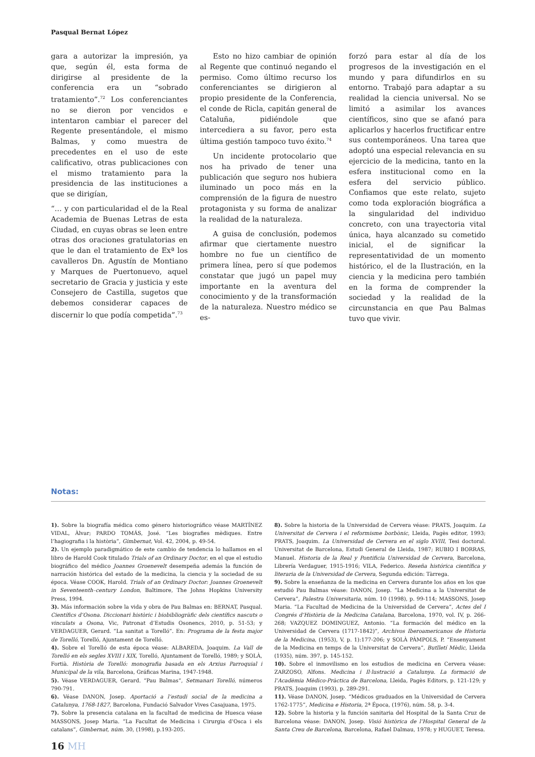Pasqual Bernat López
gara a autorizar la impresión, ya que, según él, esta forma de dirigirse al presidente de la conferencia era un “sobrado tratamiento”.<sup>72</sup> Los conferenciantes no se dieron por vencidos e intentaron cambiar el parecer del Regente presentándole, el mismo Balmas, y como muestra de precedentes en el uso de este calificativo, otras publicaciones con el mismo tratamiento para la presidencia de las instituciones a que se dirigían,
“… y con particularidad el de la Real Academia de Buenas Letras de esta Ciudad, en cuyas obras se leen entre otras dos oraciones gratulatorias en que le dan el tratamiento de Exª los cavalleros Dn. Agustín de Montiano y Marques de Puertonuevo, aquel secretario de Gracia y justicia y este Consejero de Castilla, sugetos que debemos considerar capaces de discernir lo que podía competida”.<sup>73</sup>
Esto no hizo cambiar de opinión al Regente que continuó negando el permiso. Como último recurso los conferenciantes se dirigieron al propio presidente de la Conferencia, el conde de Ricla, capitán general de Cataluña, pidiéndole que intercediera a su favor, pero esta última gestión tampoco tuvo éxito.<sup>74</sup>
Un incidente protocolario que nos ha privado de tener una publicación que seguro nos hubiera iluminado un poco más en la comprensión de la figura de nuestro protagonista y su forma de analizar la realidad de la naturaleza.
A guisa de conclusión, podemos afirmar que ciertamente nuestro hombre no fue un científico de primera línea, pero sí que podemos constatar que jugó un papel muy importante en la aventura del conocimiento y de la transformación de la naturaleza. Nuestro médico se es-
forzó para estar al día de los progresos de la investigación en el mundo y para difundirlos en su entorno. Trabajó para adaptar a su realidad la ciencia universal. No se limitó a asimilar los avances científicos, sino que se afanó para aplicarlos y hacerlos fructificar entre sus contemporáneos. Una tarea que adoptó una especial relevancia en su ejercicio de la medicina, tanto en la esfera institucional como en la esfera del servicio público. Confiamos que este relato, sujeto como toda exploración biográfica a la singularidad del individuo concreto, con una trayectoria vital única, haya alcanzado su cometido inicial, el de significar la representatividad de un momento histórico, el de la Ilustración, en la ciencia y la medicina pero también en la forma de comprender la sociedad y la realidad de la circunstancia en que Pau Balmas tuvo que vivir.
Notas:
1). Sobre la biografía médica como género historiográfico véase MARTÍNEZ VIDAL, Àlvar; PARDO TOMÁS, José. “Les biografies mèdiques. Entre l’hagiografia i la història”, Gimbernat, Vol. 42, 2004, p. 49-54.
2). Un ejemplo paradigmático de este cambio de tendencia lo hallamos en el libro de Harold Cook titulado Trials of an Ordinary Doctor, en el que el estudio biográfico del médico Joannes Groenevelt desempeña además la función de narración histórica del estado de la medicina, la ciencia y la sociedad de su época. Véase COOK, Harold. Trials of an Ordinary Doctor: Joannes Groenevelt in Seventeenth–century London, Baltimore, The Johns Hopkins University Press, 1994.
3). Más información sobre la vida y obra de Pau Balmas en: BERNAT, Pasqual. Científics d’Osona. Diccionari històric i biobibliogràfic dels científics nascuts o vinculats a Osona, Vic, Patronat d’Estudis Osonencs, 2010, p. 51-53; y VERDAGUER, Gerard. “La sanitat a Torelló”. En: Programa de la festa major de Torelló, Torelló, Ajuntament de Torelló.
4). Sobre el Torelló de esta época véase: ALBAREDA, Joaquim. La Vall de Torelló en els segles XVIII i XIX, Torelló, Ajuntament de Torelló, 1989; y SOLÀ, Fortià. Història de Torelló: monografia basada en els Arxius Parroquial i Municipal de la vila, Barcelona, Gráficas Marina, 1947-1948.
5). Véase VERDAGUER, Gerard. “Pau Balmas”, Setmanari Torelló, números 790-791.
6). Véase DANON, Josep. Aportació a l’estudi social de la medicina a Catalunya, 1768-1827, Barcelona, Fundació Salvador Vives Casajuana, 1975.
7). Sobre la presencia catalana en la facultad de medicina de Huesca véase MASSONS, Josep Maria. “La Facultat de Medicina i Cirurgia d’Osca i els catalans”, Gimbernat, núm. 30, (1998), p.193-205.
8). Sobre la historia de la Universidad de Cervera véase: PRATS, Joaquim. La Universitat de Cervera i el reformisme borbònic, Lleida, Pagès editor, 1993; PRATS, Joaquim. La Universidad de Cervera en el siglo XVIII, Tesi doctoral. Universitat de Barcelona, Estudi General de Lleida, 1987; RUBIO I BORRAS, Manuel. Historia de la Real y Pontificia Universidad de Cervera, Barcelona, Librería Verdaguer, 1915-1916; VILA, Federico. Reseña histórica científica y literaria de la Universidad de Cervera, Segunda edición: Tàrrega.
9). Sobre la enseñanza de la medicina en Cervera durante los años en los que estudió Pau Balmas véase: DANON, Josep. “La Medicina a la Universitat de Cervera”, Palestra Universitaria, núm. 10 (1998), p. 99-114; MASSONS, Josep Maria. “La Facultad de Medicina de la Universidad de Cervera”, Actes del I Congrés d’Història de la Medicina Catalana, Barcelona, 1970, vol. IV, p. 266-268; VAZQUEZ DOMINGUEZ, Antonio. “La formación del médico en la Universidad de Cervera (1717-1842)”, Archivos Iberoamericanos de Historia de la Medicina, (1953), V, p. 1):177-206; y SOLÀ PÀMPOLS, P. “Ensenyament de la Medicina en temps de la Universitat de Cervera”, Butlletí Mèdic, Lleida (1935), núm. 397, p. 145-152.
10). Sobre el inmovilismo en los estudios de medicina en Cervera véase: ZARZOSO, Alfons. Medicina i Il·lustració a Catalunya. La formació de l’Acadèmia Mèdico-Pràctica de Barcelona, Lleida, Pagès Editors, p. 121-129; y PRATS, Joaquim (1993), p. 289-291.
11). Véase DANON, Josep. “Médicos graduados en la Universidad de Cervera 1762-1775”, Medicina e Historia, 2ª Época, (1976), núm. 58, p. 3-4.
12). Sobre la historia y la función sanitaria del Hospital de la Santa Cruz de Barcelona véase: DANON, Josep. Visió històrica de l’Hospital General de la Santa Creu de Barcelona, Barcelona, Rafael Dalmau, 1978; y HUGUET, Teresa.
16 MH